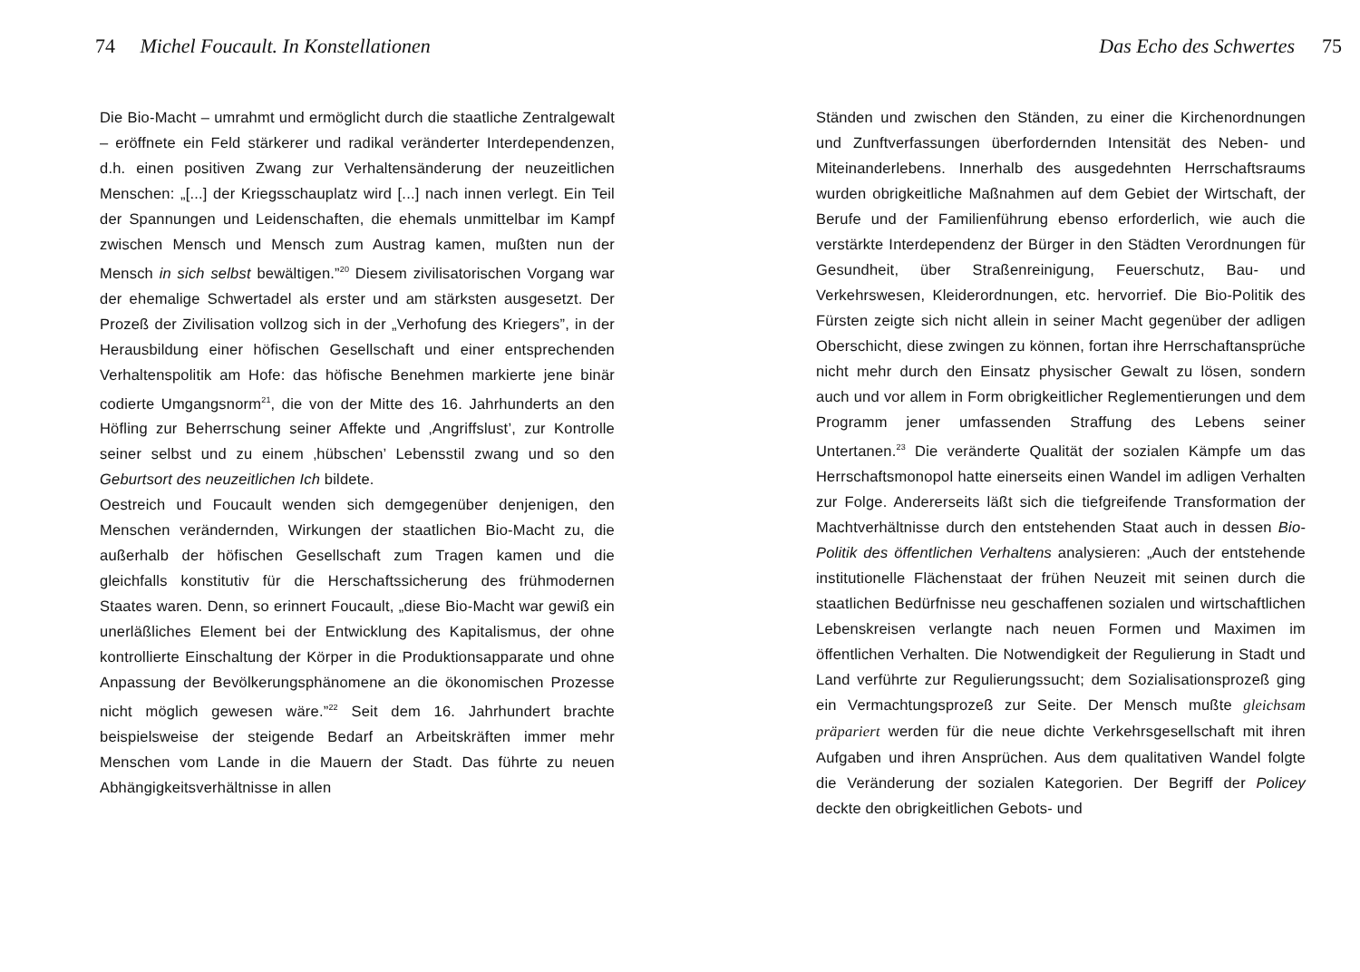74 Michel Foucault. In Konstellationen
Die Bio-Macht – umrahmt und ermöglicht durch die staatliche Zentralgewalt – eröffnete ein Feld stärkerer und radikal veränderter Interdependenzen, d.h. einen positiven Zwang zur Verhaltensänderung der neuzeitlichen Menschen: „[...] der Kriegsschauplatz wird [...] nach innen verlegt. Ein Teil der Spannungen und Leidenschaften, die ehemals unmittelbar im Kampf zwischen Mensch und Mensch zum Austrag kamen, mußten nun der Mensch in sich selbst bewältigen.”<sup>20</sup> Diesem zivilisatorischen Vorgang war der ehemalige Schwertadel als erster und am stärksten ausgesetzt. Der Prozeß der Zivilisation vollzog sich in der „Verhofung des Kriegers”, in der Herausbildung einer höfischen Gesellschaft und einer entsprechenden Verhaltenspolitik am Hofe: das höfische Benehmen markierte jene binär codierte Umgangsnorm<sup>21</sup>, die von der Mitte des 16. Jahrhunderts an den Höfling zur Beherrschung seiner Affekte und ‚Angriffslust’, zur Kontrolle seiner selbst und zu einem ‚hübschen’ Lebensstil zwang und so den Geburtsort des neuzeitlichen Ich bildete.
Oestreich und Foucault wenden sich demgegenüber denjenigen, den Menschen verändernden, Wirkungen der staatlichen Bio-Macht zu, die außerhalb der höfischen Gesellschaft zum Tragen kamen und die gleichfalls konstitutiv für die Herschaftssicherung des frühmodernen Staates waren. Denn, so erinnert Foucault, „diese Bio-Macht war gewiß ein unerläßliches Element bei der Entwicklung des Kapitalismus, der ohne kontrollierte Einschaltung der Körper in die Produktionsapparate und ohne Anpassung der Bevölkerungsphänomene an die ökonomischen Prozesse nicht möglich gewesen wäre.”<sup>22</sup> Seit dem 16. Jahrhundert brachte beispielsweise der steigende Bedarf an Arbeitskräften immer mehr Menschen vom Lande in die Mauern der Stadt. Das führte zu neuen Abhängigkeitsverhältnisse in allen
Das Echo des Schwertes 75
Ständen und zwischen den Ständen, zu einer die Kirchenordnungen und Zunftverfassungen überfordernden Intensität des Neben- und Miteinanderlebens. Innerhalb des ausgedehnten Herrschaftsraums wurden obrigkeitliche Maßnahmen auf dem Gebiet der Wirtschaft, der Berufe und der Familienführung ebenso erforderlich, wie auch die verstärkte Interdependenz der Bürger in den Städten Verordnungen für Gesundheit, über Straßenreinigung, Feuerschutz, Bau- und Verkehrswesen, Kleiderordnungen, etc. hervorrief. Die Bio-Politik des Fürsten zeigte sich nicht allein in seiner Macht gegenüber der adligen Oberschicht, diese zwingen zu können, fortan ihre Herrschaftansprüche nicht mehr durch den Einsatz physischer Gewalt zu lösen, sondern auch und vor allem in Form obrigkeitlicher Reglementierungen und dem Programm jener umfassenden Straffung des Lebens seiner Untertanen.<sup>23</sup> Die veränderte Qualität der sozialen Kämpfe um das Herrschaftsmonopol hatte einerseits einen Wandel im adligen Verhalten zur Folge. Andererseits läßt sich die tiefgreifende Transformation der Machtverhältnisse durch den entstehenden Staat auch in dessen Bio-Politik des öffentlichen Verhaltens analysieren: „Auch der entstehende institutionelle Flächenstaat der frühen Neuzeit mit seinen durch die staatlichen Bedürfnisse neu geschaffenen sozialen und wirtschaftlichen Lebenskreisen verlangte nach neuen Formen und Maximen im öffentlichen Verhalten. Die Notwendigkeit der Regulierung in Stadt und Land verführte zur Regulierungssucht; dem Sozialisationsprozeß ging ein Vermachtungsprozeß zur Seite. Der Mensch mußte gleichsam präpariert werden für die neue dichte Verkehrsgesellschaft mit ihren Aufgaben und ihren Ansprüchen. Aus dem qualitativen Wandel folgte die Veränderung der sozialen Kategorien. Der Begriff der Policey deckte den obrigkeitlichen Gebots- und